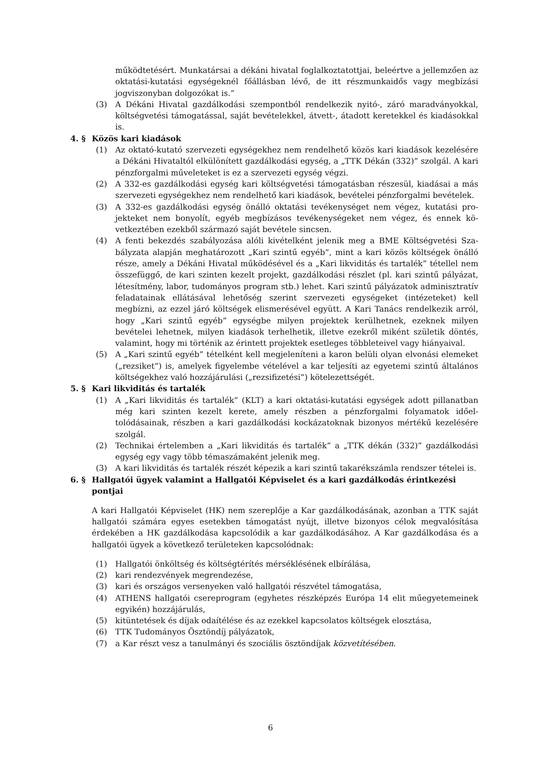működtetésért. Munkatársai a dékáni hivatal foglalkoztatottjai, beleértve a jellemző­en az oktatási-kutatási egységeknél főállásban lévő, de itt részmunkaidős vagy meg­bízási jogviszonyban dolgozókat is.”
(3) A Dékáni Hivatal gazdálkodási szempontból rendelkezik nyitó-, záró maradványok­kal, költségvetési támogatással, saját bevételekkel, átvett-, átadott keretekkel és kia­dásokkal is.
4. § Közös kari kiadások
(1) Az oktató-kutató szervezeti egységekhez nem rendelhető közös kari kiadások keze­lésére a Dékáni Hivataltól elkülönített gazdálkodási egység, a „TTK Dékán (332)” szolgál. A kari pénzforgalmi műveleteket is ez a szervezeti egység végzi.
(2) A 332-es gazdálkodási egység kari költségvetési támogatásban részesül, kiadásai a más szervezeti egységekhez nem rendelhető kari kiadások, bevételei pénzforgalmi bevételek.
(3) A 332-es gazdálkodási egység önálló oktatási tevékenységet nem végez, kutatási pro­jekteket nem bonyolít, egyéb megbízásos tevékenységeket nem végez, és ennek kö­vetkeztében ezekből származó saját bevétele sincsen.
(4) A fenti bekezdés szabályozása alóli kivételként jelenik meg a BME Költségvetési Sza­bályzata alapján meghatározott „Kari szintű egyéb”, mint a kari közös költségek önálló része, amely a Dékáni Hivatal működésével és a „Kari likviditás és tartalék” té­tellel nem összefüggő, de kari szinten kezelt projekt, gazdálkodási részlet (pl. kari szintű pályázat, létesítmény, labor, tudományos program stb.) lehet. Kari szintű pá­lyázatok adminisztratív feladatainak ellátásával lehetőség szerint szervezeti egysé­geket (intézeteket) kell megbízni, az ezzel járó költségek elismerésével együtt. A Kari Tanács rendelkezik arról, hogy „Kari szintű egyéb” egységbe milyen projektek kerül­hetnek, ezeknek milyen bevételei lehetnek, milyen kiadások terhelhetik, illetve ezek­ről miként születik döntés, valamint, hogy mi történik az érintett projektek esetleges többleteivel vagy hiányaival.
(5) A „Kari szintű egyéb” tételként kell megjeleníteni a karon belüli olyan elvonási ele­meket („rezsiket”) is, amelyek figyelembe vételével a kar teljesíti az egyetemi szintű általános költségekhez való hozzájárulási („rezsifizetési”) kötelezettségét.
5. § Kari likviditás és tartalék
(1) A „Kari likviditás és tartalék” (KLT) a kari oktatási-kutatási egységek adott pillanat­ban még kari szinten kezelt kerete, amely részben a pénzforgalmi folyamatok időel­tolódásainak, részben a kari gazdálkodási kockázatoknak bizonyos mértékű kezelé­sére szolgál.
(2) Technikai értelemben a „Kari likviditás és tartalék” a „TTK dékán (332)” gazdálkodá­si egység egy vagy több témaszámaként jelenik meg.
(3) A kari likviditás és tartalék részét képezik a kari szintű takarékszámla rendszer téte­lei is.
6. § Hallgatói ügyek valamint a Hallgatói Képviselet és a kari gazdálkodás érintkezési pontjai
A kari Hallgatói Képviselet (HK) nem szereplője a Kar gazdálkodásának, azonban a TTK saját hallgatói számára egyes esetekben támogatást nyújt, illetve bizonyos célok megvaló­sítása érdekében a HK gazdálkodása kapcsolódik a kar gazdálkodásához. A Kar gazdálko­dása és a hallgatói ügyek a következő területeken kapcsolódnak:
(1) Hallgatói önköltség és költségtérítés mérséklésének elbírálása,
(2) kari rendezvények megrendezése,
(3) kari és országos versenyeken való hallgatói részvétel támogatása,
(4) ATHENS hallgatói csereprogram (egyhetes részképzés Európa 14 elit műegyetemei­nek egyikén) hozzájárulás,
(5) kitüntetések és díjak odaítélése és az ezekkel kapcsolatos költségek elosztása,
(6) TTK Tudományos Ösztöndíj pályázatok,
(7) a Kar részt vesz a tanulmányi és szociális ösztöndíjak közvetítésében.
6